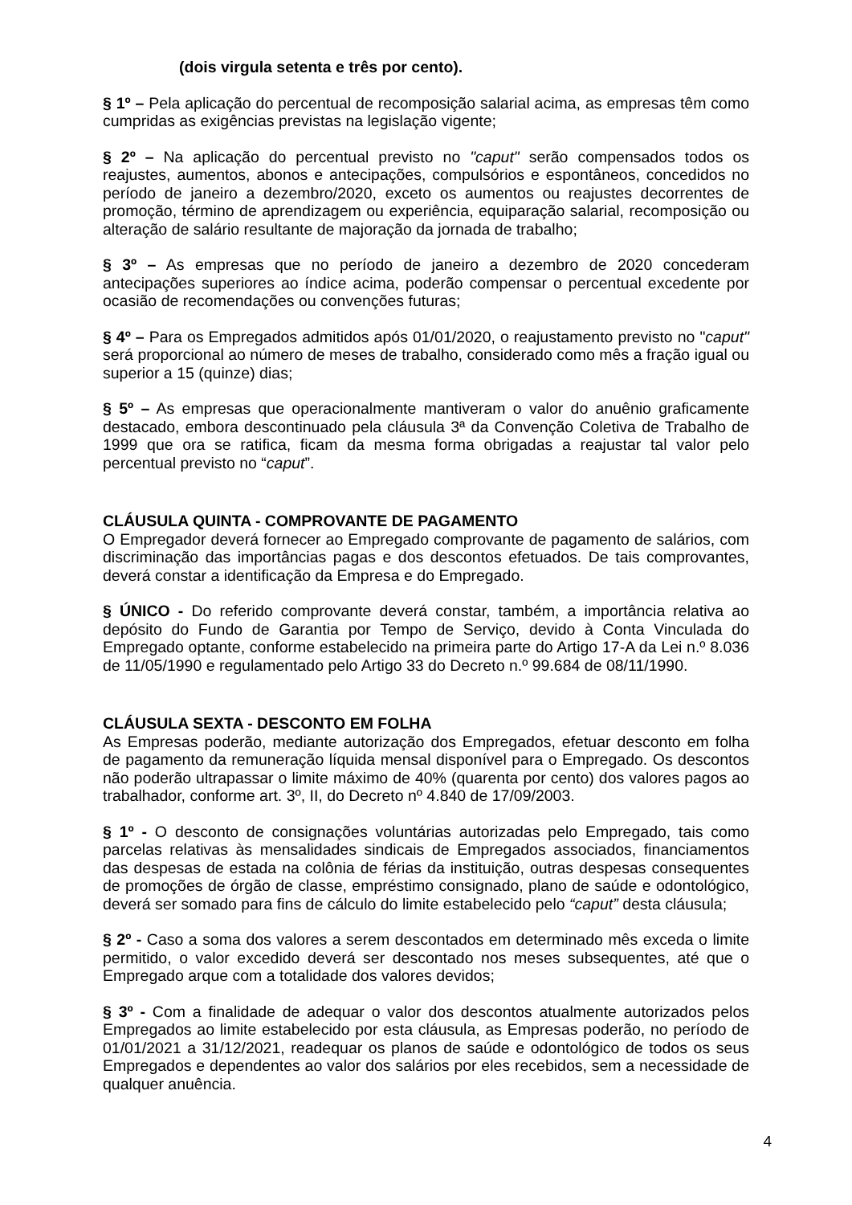(dois virgula setenta e três por cento).
§ 1º – Pela aplicação do percentual de recomposição salarial acima, as empresas têm como cumpridas as exigências previstas na legislação vigente;
§ 2º – Na aplicação do percentual previsto no "caput" serão compensados todos os reajustes, aumentos, abonos e antecipações, compulsórios e espontâneos, concedidos no período de janeiro a dezembro/2020, exceto os aumentos ou reajustes decorrentes de promoção, término de aprendizagem ou experiência, equiparação salarial, recomposição ou alteração de salário resultante de majoração da jornada de trabalho;
§ 3º – As empresas que no período de janeiro a dezembro de 2020 concederam antecipações superiores ao índice acima, poderão compensar o percentual excedente por ocasião de recomendações ou convenções futuras;
§ 4º – Para os Empregados admitidos após 01/01/2020, o reajustamento previsto no "caput" será proporcional ao número de meses de trabalho, considerado como mês a fração igual ou superior a 15 (quinze) dias;
§ 5º – As empresas que operacionalmente mantiveram o valor do anuênio graficamente destacado, embora descontinuado pela cláusula 3ª da Convenção Coletiva de Trabalho de 1999 que ora se ratifica, ficam da mesma forma obrigadas a reajustar tal valor pelo percentual previsto no “caput”.
CLÁUSULA QUINTA - COMPROVANTE DE PAGAMENTO
O Empregador deverá fornecer ao Empregado comprovante de pagamento de salários, com discriminação das importâncias pagas e dos descontos efetuados. De tais comprovantes, deverá constar a identificação da Empresa e do Empregado.
§ ÚNICO - Do referido comprovante deverá constar, também, a importância relativa ao depósito do Fundo de Garantia por Tempo de Serviço, devido à Conta Vinculada do Empregado optante, conforme estabelecido na primeira parte do Artigo 17-A da Lei n.º 8.036 de 11/05/1990 e regulamentado pelo Artigo 33 do Decreto n.º 99.684 de 08/11/1990.
CLÁUSULA SEXTA - DESCONTO EM FOLHA
As Empresas poderão, mediante autorização dos Empregados, efetuar desconto em folha de pagamento da remuneração líquida mensal disponível para o Empregado. Os descontos não poderão ultrapassar o limite máximo de 40% (quarenta por cento) dos valores pagos ao trabalhador, conforme art. 3º, II, do Decreto nº 4.840 de 17/09/2003.
§ 1º - O desconto de consignações voluntárias autorizadas pelo Empregado, tais como parcelas relativas às mensalidades sindicais de Empregados associados, financiamentos das despesas de estada na colônia de férias da instituição, outras despesas consequentes de promoções de órgão de classe, empréstimo consignado, plano de saúde e odontológico, deverá ser somado para fins de cálculo do limite estabelecido pelo “caput” desta cláusula;
§ 2º - Caso a soma dos valores a serem descontados em determinado mês exceda o limite permitido, o valor excedido deverá ser descontado nos meses subsequentes, até que o Empregado arque com a totalidade dos valores devidos;
§ 3º - Com a finalidade de adequar o valor dos descontos atualmente autorizados pelos Empregados ao limite estabelecido por esta cláusula, as Empresas poderão, no período de 01/01/2021 a 31/12/2021, readequar os planos de saúde e odontológico de todos os seus Empregados e dependentes ao valor dos salários por eles recebidos, sem a necessidade de qualquer anuência.
4